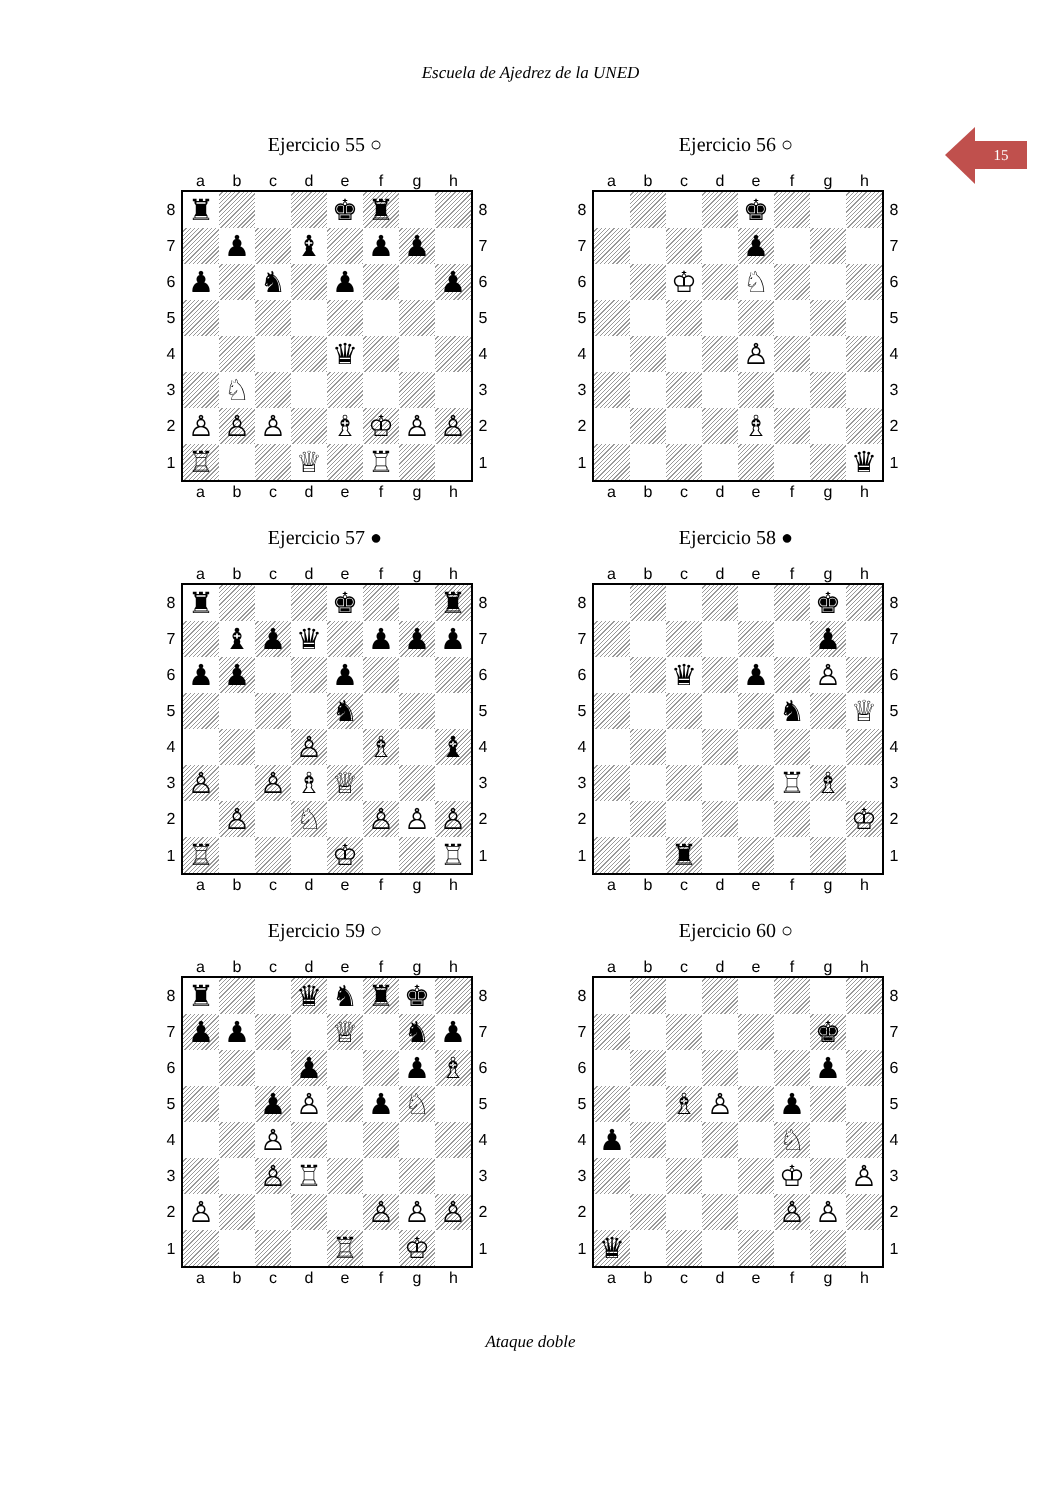Escuela de Ajedrez de la UNED
15
Ejercicio 55 ○
| | a | b | c | d | e | f | g | h | |
| 8 | ♜ | | | | ♚ | ♜ | | | 8 |
| 7 | | ♟ | | ♝ | | ♟ | ♟ | | 7 |
| 6 | ♟ | | ♞ | | ♟ | | | ♟ | 6 |
| 5 | | | | | | | | | 5 |
| 4 | | | | | ♛ | | | | 4 |
| 3 | | ♘ | | | | | | | 3 |
| 2 | ♙ | ♙ | ♙ | | ♗ | ♔ | ♙ | ♙ | 2 |
| 1 | ♖ | | | ♕ | | ♖ | | | 1 |
| | a | b | c | d | e | f | g | h | |
Ejercicio 56 ○
| | a | b | c | d | e | f | g | h | |
| 8 | | | | | ♚ | | | | 8 |
| 7 | | | | | ♟ | | | | 7 |
| 6 | | | ♔ | | ♘ | | | | 6 |
| 5 | | | | | | | | | 5 |
| 4 | | | | | ♙ | | | | 4 |
| 3 | | | | | | | | | 3 |
| 2 | | | | | ♗ | | | | 2 |
| 1 | | | | | | | | ♛ | 1 |
| | a | b | c | d | e | f | g | h | |
Ejercicio 57 ●
| | a | b | c | d | e | f | g | h | |
| 8 | ♜ | | | | ♚ | | | ♜ | 8 |
| 7 | | ♝ | ♟ | ♛ | | ♟ | ♟ | ♟ | 7 |
| 6 | ♟ | ♟ | | | ♟ | | | | 6 |
| 5 | | | | | ♞ | | | | 5 |
| 4 | | | | ♙ | | ♗ | | ♝ | 4 |
| 3 | ♙ | | ♙ | ♗ | ♕ | | | | 3 |
| 2 | | ♙ | | ♘ | | ♙ | ♙ | ♙ | 2 |
| 1 | ♖ | | | | ♔ | | | ♖ | 1 |
| | a | b | c | d | e | f | g | h | |
Ejercicio 58 ●
| | a | b | c | d | e | f | g | h | |
| 8 | | | | | | | ♚ | | 8 |
| 7 | | | | | | | ♟ | | 7 |
| 6 | | | ♛ | | ♟ | | ♙ | | 6 |
| 5 | | | | | | ♞ | | ♕ | 5 |
| 4 | | | | | | | | | 4 |
| 3 | | | | | | ♖ | ♗ | | 3 |
| 2 | | | | | | | | ♔ | 2 |
| 1 | | | ♜ | | | | | | 1 |
| | a | b | c | d | e | f | g | h | |
Ejercicio 59 ○
| | a | b | c | d | e | f | g | h | |
| 8 | ♜ | | | ♛ | ♞ | ♜ | ♚ | | 8 |
| 7 | ♟ | ♟ | | | ♕ | | ♞ | ♟ | 7 |
| 6 | | | | ♟ | | | ♟ | ♗ | 6 |
| 5 | | | ♟ | ♙ | | ♟ | ♘ | | 5 |
| 4 | | | ♙ | | | | | | 4 |
| 3 | | | ♙ | ♖ | | | | | 3 |
| 2 | ♙ | | | | | ♙ | ♙ | ♙ | 2 |
| 1 | | | | | ♖ | | ♔ | | 1 |
| | a | b | c | d | e | f | g | h | |
Ejercicio 60 ○
| | a | b | c | d | e | f | g | h | |
| 8 | | | | | | | | | 8 |
| 7 | | | | | | | ♚ | | 7 |
| 6 | | | | | | | ♟ | | 6 |
| 5 | | | ♗ | ♙ | | ♟ | | | 5 |
| 4 | ♟ | | | | | ♘ | | | 4 |
| 3 | | | | | | ♔ | | ♙ | 3 |
| 2 | | | | | | ♙ | ♙ | | 2 |
| 1 | ♛ | | | | | | | | 1 |
| | a | b | c | d | e | f | g | h | |
Ataque doble